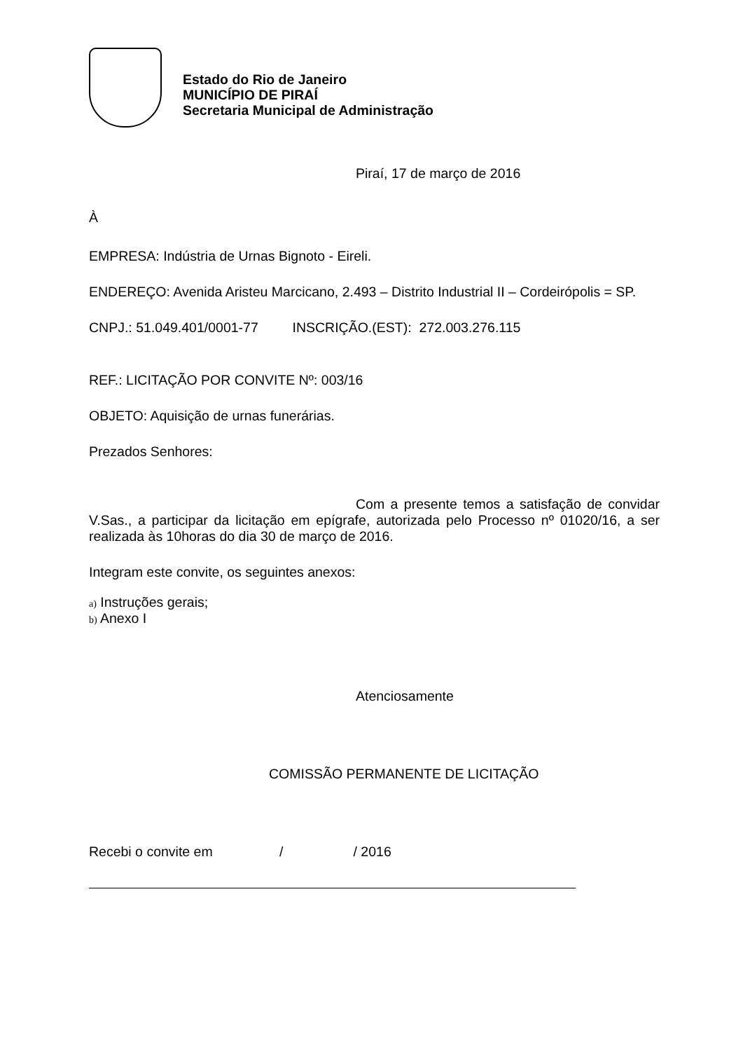Estado do Rio de Janeiro
MUNICÍPIO DE PIRAÍ
Secretaria Municipal de Administração
Piraí, 17 de março de 2016
À
EMPRESA: Indústria de Urnas Bignoto - Eireli.
ENDEREÇO: Avenida Aristeu Marcicano, 2.493 – Distrito Industrial II – Cordeirópolis = SP.
CNPJ.: 51.049.401/0001-77 INSCRIÇÃO.(EST): 272.003.276.115
REF.: LICITAÇÃO POR CONVITE Nº: 003/16
OBJETO: Aquisição de urnas funerárias.
Prezados Senhores:
Com a presente temos a satisfação de convidar V.Sas., a participar da licitação em epígrafe, autorizada pelo Processo nº 01020/16, a ser realizada às 10horas do dia 30 de março de 2016.
Integram este convite, os seguintes anexos:
a) Instruções gerais;
b) Anexo I
Atenciosamente
COMISSÃO PERMANENTE DE LICITAÇÃO
Recebi o convite em / / 2016